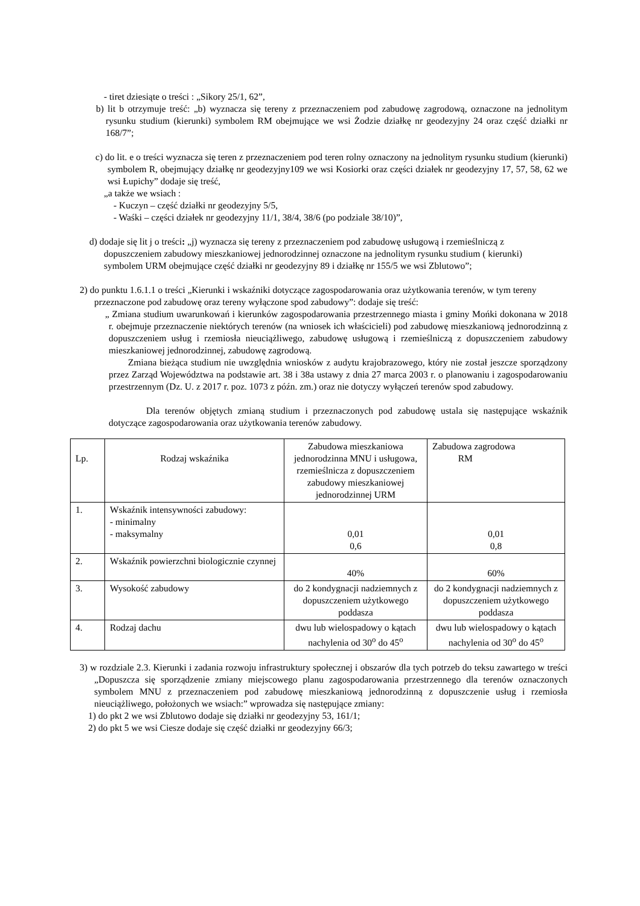- tiret dziesiąte o treści : „Sikory 25/1, 62”,
b) lit b otrzymuje treść: „b) wyznacza się tereny z przeznaczeniem pod zabudowę zagrodową, oznaczone na jednolitym rysunku studium (kierunki) symbolem RM obejmujące we wsi Żodzie działkę nr geodezyjny 24 oraz część działki nr 168/7”;
c) do lit. e o treści wyznacza się teren z przeznaczeniem pod teren rolny oznaczony na jednolitym rysunku studium (kierunki) symbolem R, obejmujący działkę nr geodezyjny109 we wsi Kosiorki oraz części działek nr geodezyjny 17, 57, 58, 62 we wsi Łupichy” dodaje się treść,
„a także we wsiach :
- Kuczyn – część działki nr geodezyjny 5/5,
- Waśki – części działek nr geodezyjny 11/1, 38/4, 38/6 (po podziale 38/10)”,
d) dodaje się lit j o treści: „j) wyznacza się tereny z przeznaczeniem pod zabudowę usługową i rzemieślniczą z dopuszczeniem zabudowy mieszkaniowej jednorodzinnej oznaczone na jednolitym rysunku studium ( kierunki) symbolem URM obejmujące część działki nr geodezyjny 89 i działkę nr 155/5 we wsi Zblutowo”;
2) do punktu 1.6.1.1 o treści „Kierunki i wskaźniki dotyczące zagospodarowania oraz użytkowania terenów, w tym tereny przeznaczone pod zabudowę oraz tereny wyłączone spod zabudowy”: dodaje się treść:
„ Zmiana studium uwarunkowań i kierunków zagospodarowania przestrzennego miasta i gminy Mońki dokonana w 2018 r. obejmuje przeznaczenie niektórych terenów (na wniosek ich właścicieli) pod zabudowę mieszkaniową jednorodzinną z dopuszczeniem usług i rzemiosła nieuciążliwego, zabudowę usługową i rzemieślniczą z dopuszczeniem zabudowy mieszkaniowej jednorodzinnej, zabudowę zagrodową.
Zmiana bieżąca studium nie uwzględnia wniosków z audytu krajobrazowego, który nie został jeszcze sporządzony przez Zarząd Województwa na podstawie art. 38 i 38a ustawy z dnia 27 marca 2003 r. o planowaniu i zagospodarowaniu przestrzennym (Dz. U. z 2017 r. poz. 1073 z późn. zm.) oraz nie dotyczy wyłączeń terenów spod zabudowy.
Dla terenów objętych zmianą studium i przeznaczonych pod zabudowę ustala się następujące wskaźnik dotyczące zagospodarowania oraz użytkowania terenów zabudowy.
| Lp. | Rodzaj wskaźnika | Zabudowa mieszkaniowa jednorodzinna MNU i usługowa, rzemieślnicza z dopuszczeniem zabudowy mieszkaniowej jednorodzinnej URM | Zabudowa zagrodowa RM |
| 1. | Wskaźnik intensywności zabudowy: - minimalny - maksymalny | 0,01 0,6 | 0,01 0,8 |
| 2. | Wskaźnik powierzchni biologicznie czynnej | 40% | 60% |
| 3. | Wysokość zabudowy | do 2 kondygnacji nadziemnych z dopuszczeniem użytkowego poddasza | do 2 kondygnacji nadziemnych z dopuszczeniem użytkowego poddasza |
| 4. | Rodzaj dachu | dwu lub wielospadowy o kątach nachylenia od 30<sup>o</sup> do 45<sup>o</sup> | dwu lub wielospadowy o kątach nachylenia od 30<sup>o</sup> do 45<sup>o</sup> |
3) w rozdziale 2.3. Kierunki i zadania rozwoju infrastruktury społecznej i obszarów dla tych potrzeb do teksu zawartego w treści „Dopuszcza się sporządzenie zmiany miejscowego planu zagospodarowania przestrzennego dla terenów oznaczonych symbolem MNU z przeznaczeniem pod zabudowę mieszkaniową jednorodzinną z dopuszczenie usług i rzemiosła nieuciążliwego, położonych we wsiach:” wprowadza się następujące zmiany:
1) do pkt 2 we wsi Zblutowo dodaje się działki nr geodezyjny 53, 161/1;
2) do pkt 5 we wsi Ciesze dodaje się część działki nr geodezyjny 66/3;